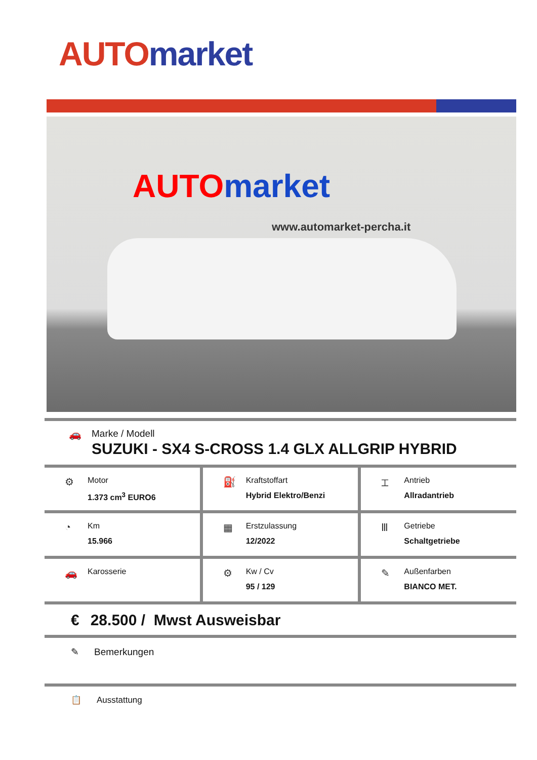AUTO market
AUTOmarket
www.automarket-percha.it
🚗 Marke / Modell
SUZUKI - SX4 S-CROSS 1.4 GLX ALLGRIP HYBRID
⚙
Motor
1.373 cm<sup>3</sup> EURO6
⛽
Kraftstoffart
Hybrid Elektro/Benzi
⌶
Antrieb
Allradantrieb
◔
Km
15.966
▦
Erstzulassung
12/2022
Ⅲ
Getriebe
Schaltgetriebe
🚗
Karosserie
⚙
Kw / Cv
95 / 129
✎
Außenfarben
BIANCO MET.
€ 28.500 / Mwst Ausweisbar
✎ Bemerkungen
📋 Ausstattung